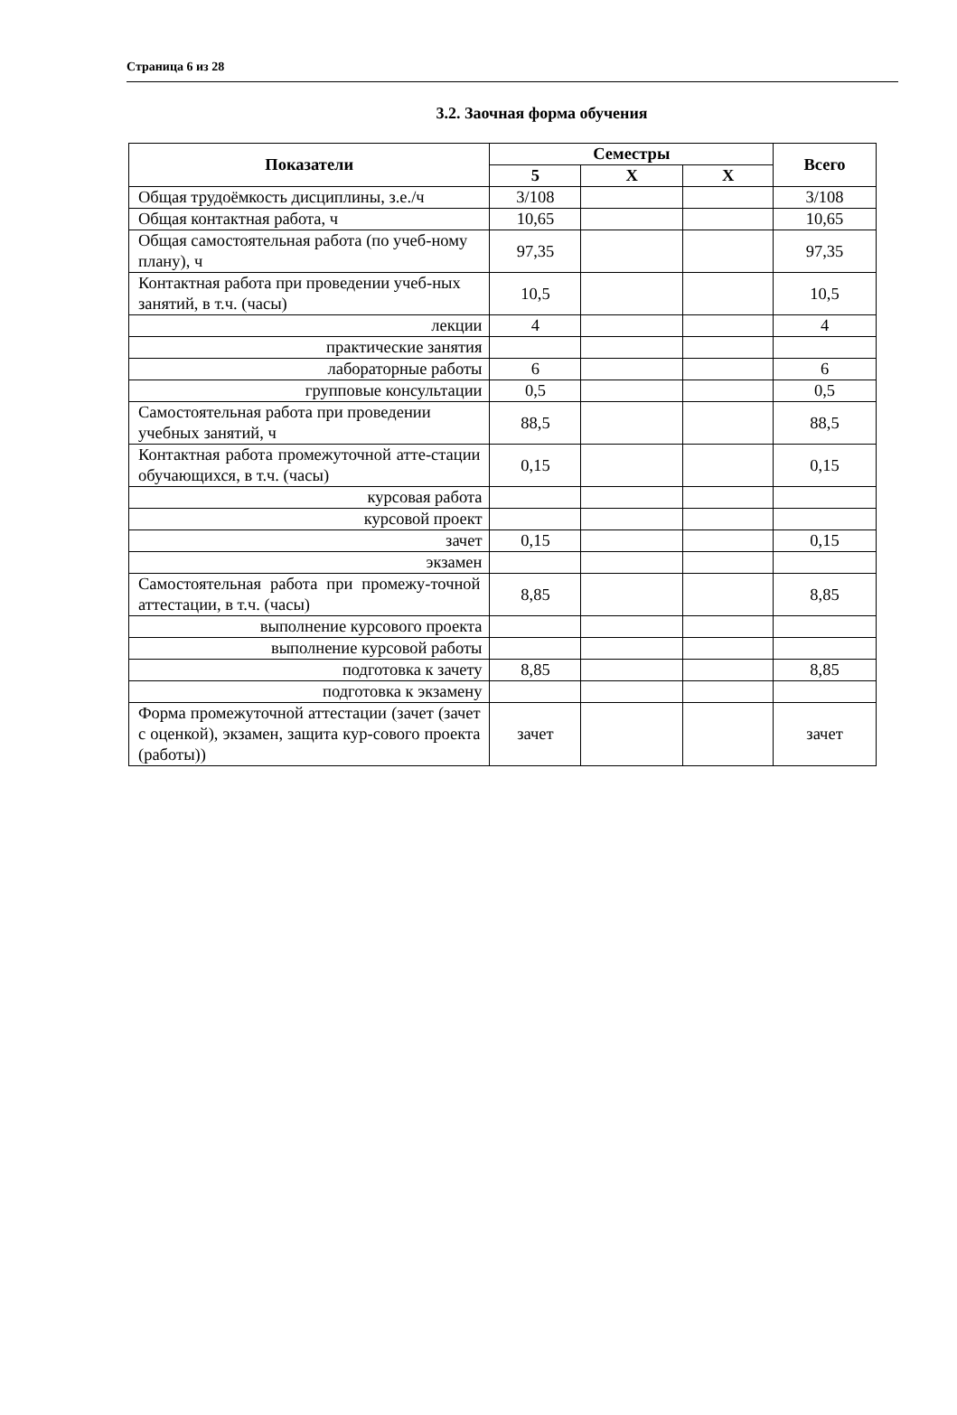Страница 6 из 28
3.2. Заочная форма обучения
| Показатели | Семестры | | | Всего |
| --- | --- | --- | --- | --- |
| | 5 | X | X | |
| Общая трудоёмкость дисциплины, з.е./ч | 3/108 | | | 3/108 |
| Общая контактная работа, ч | 10,65 | | | 10,65 |
| Общая самостоятельная работа (по учеб-ному плану), ч | 97,35 | | | 97,35 |
| Контактная работа при проведении учеб-ных занятий, в т.ч. (часы) | 10,5 | | | 10,5 |
| лекции | 4 | | | 4 |
| практические занятия | | | | |
| лабораторные работы | 6 | | | 6 |
| групповые консультации | 0,5 | | | 0,5 |
| Самостоятельная работа при проведении учебных занятий, ч | 88,5 | | | 88,5 |
| Контактная работа промежуточной атте-стации обучающихся, в т.ч. (часы) | 0,15 | | | 0,15 |
| курсовая работа | | | | |
| курсовой проект | | | | |
| зачет | 0,15 | | | 0,15 |
| экзамен | | | | |
| Самостоятельная работа при промежу-точной аттестации, в т.ч. (часы) | 8,85 | | | 8,85 |
| выполнение курсового проекта | | | | |
| выполнение курсовой работы | | | | |
| подготовка к зачету | 8,85 | | | 8,85 |
| подготовка к экзамену | | | | |
| Форма промежуточной аттестации (зачет (зачет с оценкой), экзамен, защита кур-сового проекта (работы)) | зачет | | | зачет |